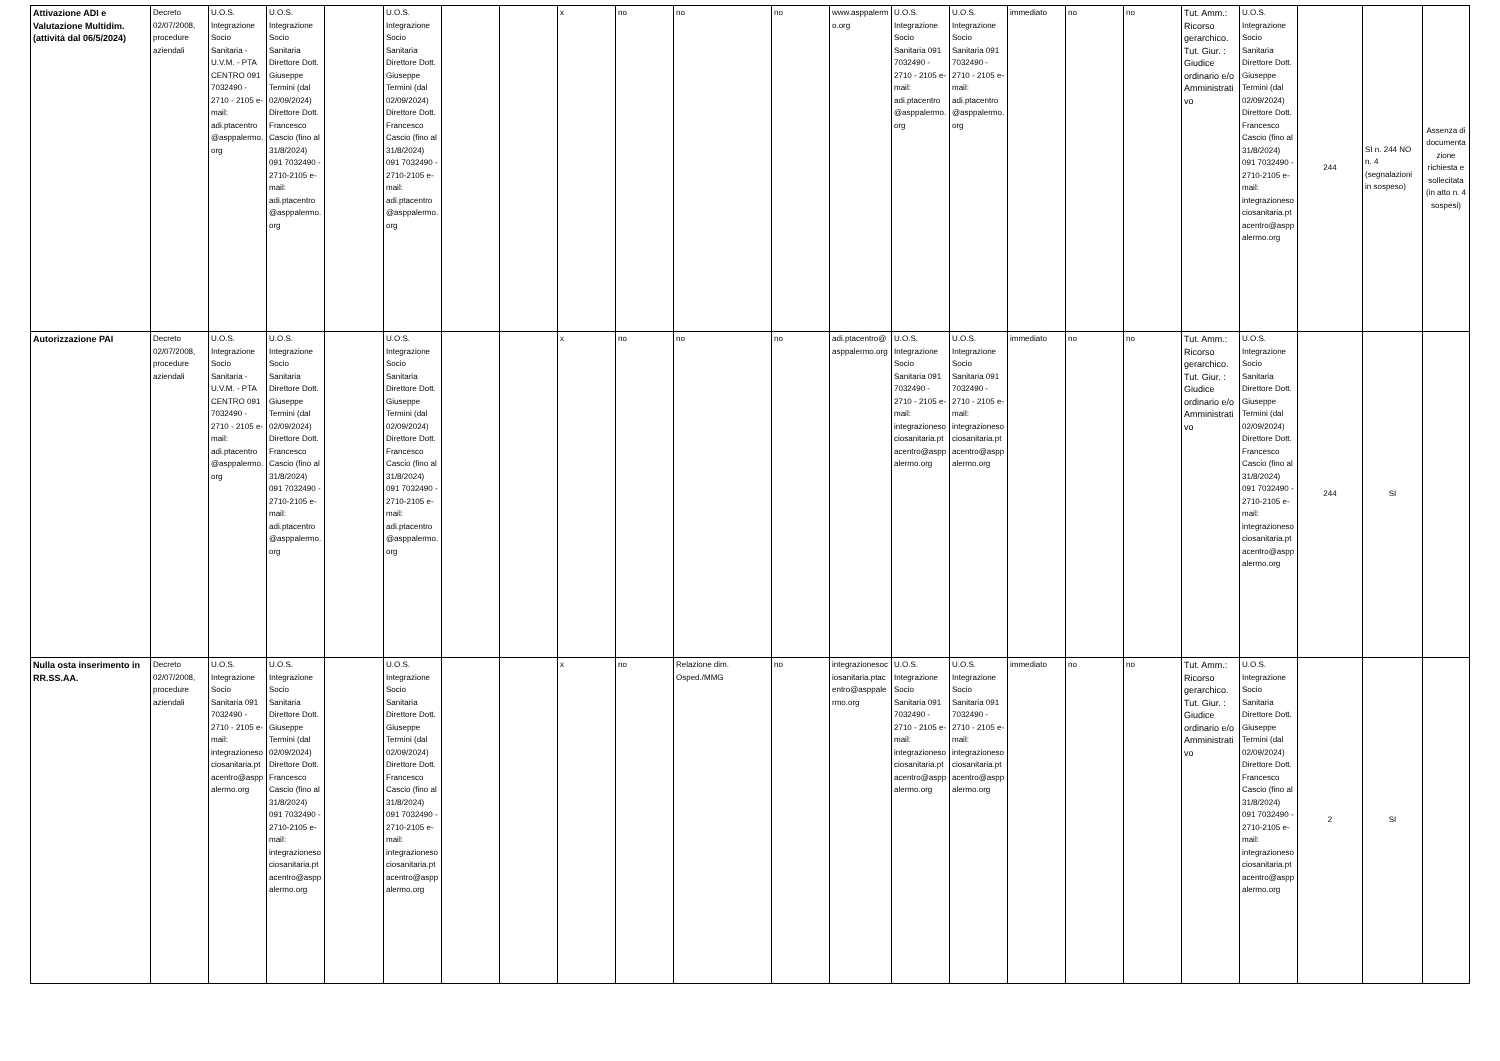| Attivazione ADI e Valutazione Multidim. (attività dal 06/5/2024) | Decreto 02/07/2008, procedure aziendali | U.O.S. Integrazione Socio Sanitaria - U.V.M. - PTA CENTRO 091 7032490 - 2710 - 2105 e-mail: adi.ptacentro @asppalermo.org | U.O.S. Integrazione Socio Sanitaria Direttore Dott. Giuseppe Termini (dal 02/09/2024) Direttore Dott. Francesco Cascio (fino al 31/8/2024) 091 7032490 - 2710-2105 e-mail: adi.ptacentro @asppalermo.org | | U.O.S. Integrazione Socio Sanitaria Direttore Dott. Giuseppe Termini (dal 02/09/2024) Direttore Dott. Francesco Cascio (fino al 31/8/2024) 091 7032490 - 2710-2105 e-mail: adi.ptacentro @asppalermo.org | | | x | no | no | no | www.asppalermo.org | U.O.S. Integrazione Socio Sanitaria 091 7032490 - 2710 - 2105 e-mail: adi.ptacentro @asppalermo.org | U.O.S. Integrazione Socio Sanitaria 091 7032490 - 2710 - 2105 e-mail: adi.ptacentro @asppalermo.org | immediato | no | no | Tut. Amm.: Ricorso gerarchico. Tut. Giur. : Giudice ordinario e/o Amministrativo | U.O.S. Integrazione Socio Sanitaria Direttore Dott. Giuseppe Termini (dal 02/09/2024) Direttore Dott. Francesco Cascio (fino al 31/8/2024) 091 7032490 - 2710-2105 e-mail: integrazionesociosanitaria.ptacentro@asppalermo.org | 244 | SI n. 244 NO n. 4 (segnalazioni in sospeso) | Assenza di documentazione richiesta e sollecitata (in atto n. 4 sospesi) |
| Autorizzazione PAI | Decreto 02/07/2008, procedure aziendali | U.O.S. Integrazione Socio Sanitaria - U.V.M. - PTA CENTRO 091 7032490 - 2710 - 2105 e-mail: adi.ptacentro @asppalermo.org | U.O.S. Integrazione Socio Sanitaria Direttore Dott. Giuseppe Termini (dal 02/09/2024) Direttore Dott. Francesco Cascio (fino al 31/8/2024) 091 7032490 - 2710-2105 e-mail: adi.ptacentro @asppalermo.org | | U.O.S. Integrazione Socio Sanitaria Direttore Dott. Giuseppe Termini (dal 02/09/2024) Direttore Dott. Francesco Cascio (fino al 31/8/2024) 091 7032490 - 2710-2105 e-mail: adi.ptacentro @asppalermo.org | | | x | no | no | no | adi.ptacentro@ asppalermo.org | U.O.S. Integrazione Socio Sanitaria 091 7032490 - 2710 - 2105 e-mail: integrazionesociosanitaria.ptacentro@asppalermo.org | U.O.S. Integrazione Socio Sanitaria 091 7032490 - 2710 - 2105 e-mail: integrazionesociosanitaria.ptacentro@asppalermo.org | immediato | no | no | Tut. Amm.: Ricorso gerarchico. Tut. Giur. : Giudice ordinario e/o Amministrativo | U.O.S. Integrazione Socio Sanitaria Direttore Dott. Giuseppe Termini (dal 02/09/2024) Direttore Dott. Francesco Cascio (fino al 31/8/2024) 091 7032490 - 2710-2105 e-mail: integrazionesociosanitaria.ptacentro@asppalermo.org | 244 | SI | |
| Nulla osta inserimento in RR.SS.AA. | Decreto 02/07/2008, procedure aziendali | U.O.S. Integrazione Socio Sanitaria 091 7032490 - 2710 - 2105 e-mail: integrazionesociosanitaria.ptacentro@asppalermo.org | U.O.S. Integrazione Socio Sanitaria Direttore Dott. Giuseppe Termini (dal 02/09/2024) Direttore Dott. Francesco Cascio (fino al 31/8/2024) 091 7032490 - 2710-2105 e-mail: integrazionesociosanitaria.ptacentro@asppalermo.org | | U.O.S. Integrazione Socio Sanitaria Direttore Dott. Giuseppe Termini (dal 02/09/2024) Direttore Dott. Francesco Cascio (fino al 31/8/2024) 091 7032490 - 2710-2105 e-mail: integrazionesociosanitaria.ptacentro@asppalermo.org | | | x | no | Relazione dim. Osped./MMG | no | integrazionesociosanitaria.ptacentro@asppalermo.org | U.O.S. Integrazione Socio Sanitaria 091 7032490 - 2710 - 2105 e-mail: integrazionesociosanitaria.ptacentro@asppalermo.org | U.O.S. Integrazione Socio Sanitaria 091 7032490 - 2710 - 2105 e-mail: integrazionesociosanitaria.ptacentro@asppalermo.org | immediato | no | no | Tut. Amm.: Ricorso gerarchico. Tut. Giur. : Giudice ordinario e/o Amministrativo | U.O.S. Integrazione Socio Sanitaria Direttore Dott. Giuseppe Termini (dal 02/09/2024) Direttore Dott. Francesco Cascio (fino al 31/8/2024) 091 7032490 - 2710-2105 e-mail: integrazionesociosanitaria.ptacentro@asppalermo.org | 2 | SI | |